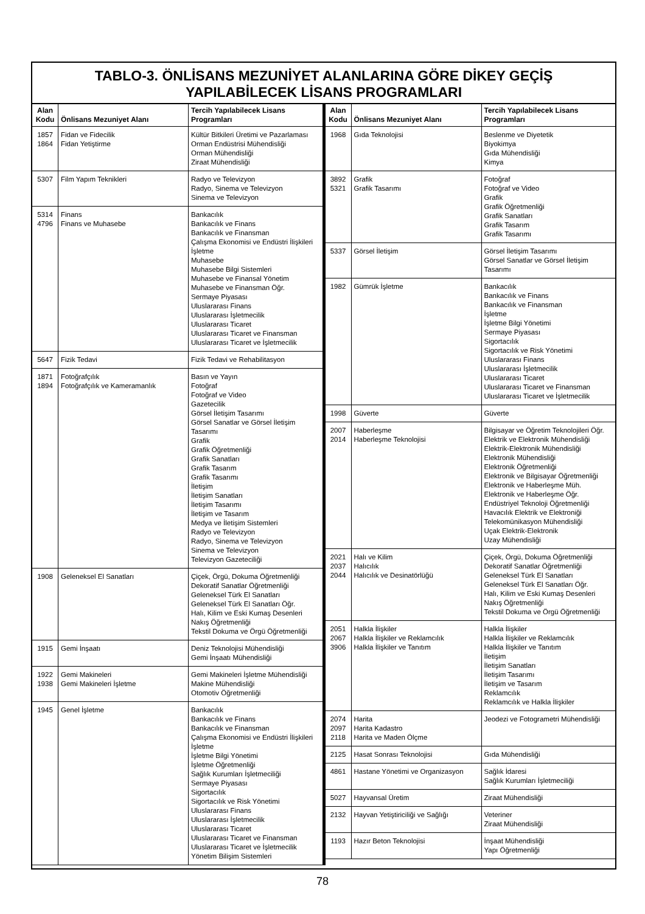TABLO-3. ÖNLİSANS MEZUNİYET ALANLARINA GÖRE DİKEY GEÇİŞ
YAPILABİLECEK LİSANS PROGRAMLARI
| Alan Kodu | Önlisans Mezuniyet Alanı | Tercih Yapılabilecek Lisans Programları |
| --- | --- | --- |
| 1857 1864 | Fidan ve Fidecilik Fidan Yetiştirme | Kültür Bitkileri Üretimi ve Pazarlaması Orman Endüstrisi Mühendisliği Orman Mühendisliği Ziraat Mühendisliği |
| 5307 | Film Yapım Teknikleri | Radyo ve Televizyon Radyo, Sinema ve Televizyon Sinema ve Televizyon |
| 5314 4796 | Finans Finans ve Muhasebe | Bankacılık Bankacılık ve Finans Bankacılık ve Finansman Çalışma Ekonomisi ve Endüstri İlişkileri İşletme Muhasebe Muhasebe Bilgi Sistemleri Muhasebe ve Finansal Yönetim Muhasebe ve Finansman Öğr. Sermaye Piyasası Uluslararası Finans Uluslararası İşletmecilik Uluslararası Ticaret Uluslararası Ticaret ve Finansman Uluslararası Ticaret ve İşletmecilik |
| 5647 | Fizik Tedavi | Fizik Tedavi ve Rehabilitasyon |
| 1871 1894 | Fotoğrafçılık Fotoğrafçılık ve Kameramanlık | Basın ve Yayın Fotoğraf Fotoğraf ve Video Gazetecilik Görsel İletişim Tasarımı Görsel Sanatlar ve Görsel İletişim Tasarımı Grafik Grafik Öğretmenliği Grafik Sanatları Grafik Tasarım Grafik Tasarımı İletişim İletişim Sanatları İletişim Tasarımı İletişim ve Tasarım Medya ve İletişim Sistemleri Radyo ve Televizyon Radyo, Sinema ve Televizyon Sinema ve Televizyon Televizyon Gazeteciliği |
| 1908 | Geleneksel El Sanatları | Çiçek, Örgü, Dokuma Öğretmenliği Dekoratif Sanatlar Öğretmenliği Geleneksel Türk El Sanatları Geleneksel Türk El Sanatları Öğr. Halı, Kilim ve Eski Kumaş Desenleri Nakış Öğretmenliği Tekstil Dokuma ve Örgü Öğretmenliği |
| 1915 | Gemi İnşaatı | Deniz Teknolojisi Mühendisliği Gemi İnşaatı Mühendisliği |
| 1922 1938 | Gemi Makineleri Gemi Makineleri İşletme | Gemi Makineleri İşletme Mühendisliği Makine Mühendisliği Otomotiv Öğretmenliği |
| 1945 | Genel İşletme | Bankacılık Bankacılık ve Finans Bankacılık ve Finansman Çalışma Ekonomisi ve Endüstri İlişkileri İşletme İşletme Bilgi Yönetimi İşletme Öğretmenliği Sağlık Kurumları İşletmeciliği Sermaye Piyasası Sigortacılık Sigortacılık ve Risk Yönetimi Uluslararası Finans Uluslararası İşletmecilik Uluslararası Ticaret Uluslararası Ticaret ve Finansman Uluslararası Ticaret ve İşletmecilik Yönetim Bilişim Sistemleri |
| Alan Kodu | Önlisans Mezuniyet Alanı | Tercih Yapılabilecek Lisans Programları |
| --- | --- | --- |
| 1968 | Gıda Teknolojisi | Beslenme ve Diyetetik Biyokimya Gıda Mühendisliği Kimya |
| 3892 5321 | Grafik Grafik Tasarımı | Fotoğraf Fotoğraf ve Video Grafik Grafik Öğretmenliği Grafik Sanatları Grafik Tasarım Grafik Tasarımı |
| 5337 | Görsel İletişim | Görsel İletişim Tasarımı Görsel Sanatlar ve Görsel İletişim Tasarımı |
| 1982 | Gümrük İşletme | Bankacılık Bankacılık ve Finans Bankacılık ve Finansman İşletme İşletme Bilgi Yönetimi Sermaye Piyasası Sigortacılık Sigortacılık ve Risk Yönetimi Uluslararası Finans Uluslararası İşletmecilik Uluslararası Ticaret Uluslararası Ticaret ve Finansman Uluslararası Ticaret ve İşletmecilik |
| 1998 | Güverte | Güverte |
| 2007 2014 | Haberleşme Haberleşme Teknolojisi | Bilgisayar ve Öğretim Teknolojileri Öğr. Elektrik ve Elektronik Mühendisliği Elektrik-Elektronik Mühendisliği Elektronik Mühendisliği Elektronik Öğretmenliği Elektronik ve Bilgisayar Öğretmenliği Elektronik ve Haberleşme Müh. Elektronik ve Haberleşme Öğr. Endüstriyel Teknoloji Öğretmenliği Havacılık Elektrik ve Elektroniği Telekomünikasyon Mühendisliği Uçak Elektrik-Elektronik Uzay Mühendisliği |
| 2021 2037 2044 | Halı ve Kilim Halıcılık Halıcılık ve Desinatörlüğü | Çiçek, Örgü, Dokuma Öğretmenliği Dekoratif Sanatlar Öğretmenliği Geleneksel Türk El Sanatları Geleneksel Türk El Sanatları Öğr. Halı, Kilim ve Eski Kumaş Desenleri Nakış Öğretmenliği Tekstil Dokuma ve Örgü Öğretmenliği |
| 2051 2067 3906 | Halkla İlişkiler Halkla İlişkiler ve Reklamcılık Halkla İlişkiler ve Tanıtım | Halkla İlişkiler Halkla İlişkiler ve Reklamcılık Halkla İlişkiler ve Tanıtım İletişim İletişim Sanatları İletişim Tasarımı İletişim ve Tasarım Reklamcılık Reklamcılık ve Halkla İlişkiler |
| 2074 2097 2118 | Harita Harita Kadastro Harita ve Maden Ölçme | Jeodezi ve Fotogrametri Mühendisliği |
| 2125 | Hasat Sonrası Teknolojisi | Gıda Mühendisliği |
| 4861 | Hastane Yönetimi ve Organizasyon | Sağlık İdaresi Sağlık Kurumları İşletmeciliği |
| 5027 | Hayvansal Üretim | Ziraat Mühendisliği |
| 2132 | Hayvan Yetiştiriciliği ve Sağlığı | Veteriner Ziraat Mühendisliği |
| 1193 | Hazır Beton Teknolojisi | İnşaat Mühendisliği Yapı Öğretmenliği |
78